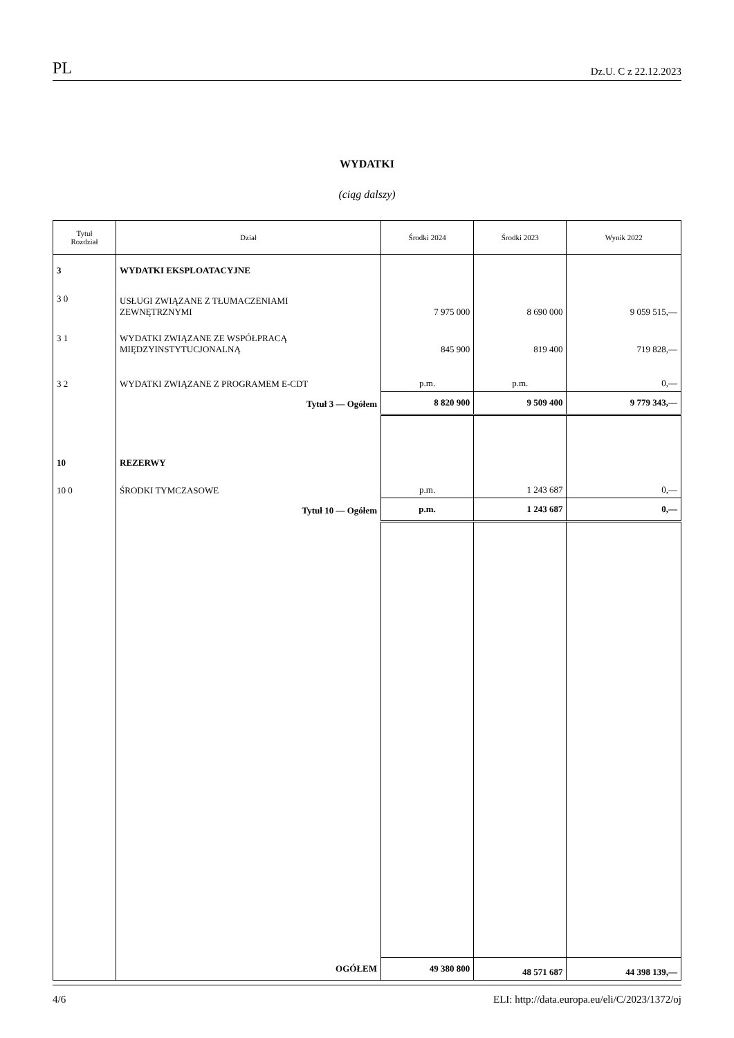PL Dz.U. C z 22.12.2023
WYDATKI
(ciąg dalszy)
| Tytuł Rozdział | Dział | Środki 2024 | Środki 2023 | Wynik 2022 |
| --- | --- | --- | --- | --- |
| 3 | WYDATKI EKSPLOATACYJNE | | | |
| 3 0 | USŁUGI ZWIĄZANE Z TŁUMACZENIAMI ZEWNĘTRZNYMI | 7 975 000 | 8 690 000 | 9 059 515,— |
| 3 1 | WYDATKI ZWIĄZANE ZE WSPÓŁPRACĄ MIĘDZYINSTYTUCJONALNĄ | 845 900 | 819 400 | 719 828,— |
| 3 2 | WYDATKI ZWIĄZANE Z PROGRAMEM E-CDT | p.m. | p.m. | 0,— |
| | Tytuł 3 — Ogółem | 8 820 900 | 9 509 400 | 9 779 343,— |
| 10 | REZERWY | | | |
| 10 0 | ŚRODKI TYMCZASOWE | p.m. | 1 243 687 | 0,— |
| | Tytuł 10 — Ogółem | p.m. | 1 243 687 | 0,— |
| | OGÓŁEM | 49 380 800 | 48 571 687 | 44 398 139,— |
4/6 ELI: http://data.europa.eu/eli/C/2023/1372/oj